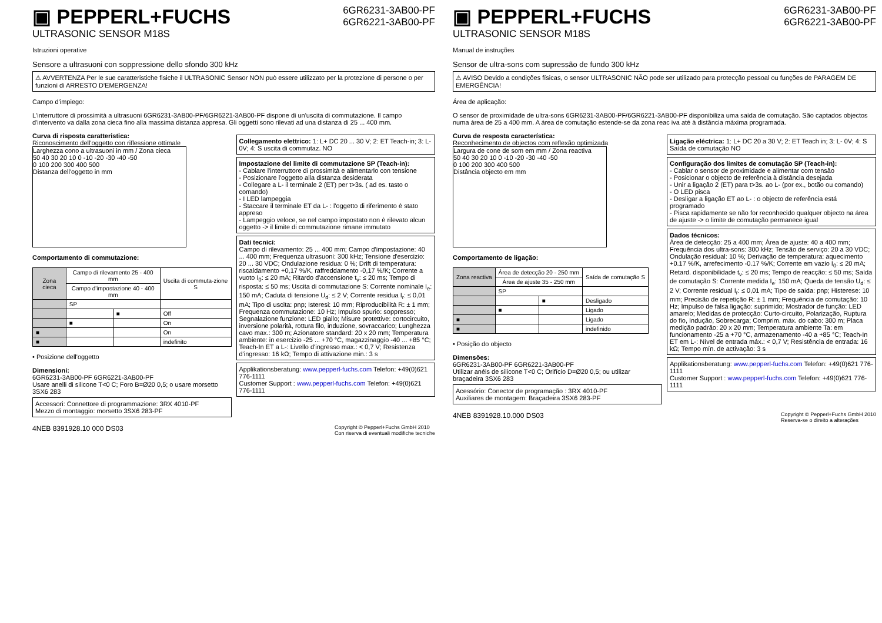▣ PEPPERL+FUCHS
ULTRASONIC SENSOR M18S
Istruzioni operative
6GR6231-3AB00-PF
6GR6221-3AB00-PF
Sensore a ultrasuoni con soppressione dello sfondo 300 kHz
⚠ AVVERTENZA Per le sue caratteristiche fisiche il ULTRASONIC Sensor NON può essere utilizzato per la protezione di persone o per funzioni di ARRESTO D'EMERGENZA!
Campo d'impiego:
L'interruttore di prossimità a ultrasuoni 6GR6231-3AB00-PF/6GR6221-3AB00-PF dispone di un'uscita di commutazione. Il campo d'intervento va dalla zona cieca fino alla massima distanza appresa. Gli oggetti sono rilevati ad una distanza di 25 ... 400 mm.
Curva di risposta caratteristica:
Riconoscimento dell'oggetto con riflessione ottimale
Larghezza cono a ultrasuoni in mm / Zona cieca
50 40 30 20 10 0 -10 -20 -30 -40 -50
0 100 200 300 400 500
Distanza dell'oggetto in mm
Comportamento di commutazione:
| Zona cieca | Campo di rilevamento 25 - 400 mm | | Uscita di commuta-zione S |
| --- | --- | --- | --- |
| | Campo d'impostazione 40 - 400 mm | | |
| | SP | | |
| | | ■ | Off |
| | ■ | | On |
| ■ | | | On |
| ■ | | | indefinito |
• Posizione dell'oggetto
Dimensioni:
6GR6231-3AB00-PF 6GR6221-3AB00-PF
Usare anelli di silicone T<0 C; Foro B=Ø20 0,5; o usare morsetto 3SX6 283
Accessori: Connettore di programmazione: 3RX 4010-PF
Mezzo di montaggio: morsetto 3SX6 283-PF
Collegamento elettrico: 1: L+ DC 20 ... 30 V; 2: ET Teach-in; 3: L- 0V; 4: S uscita di commutaz. NO
Impostazione del limite di commutazione SP (Teach-in):
- Cablare l'interruttore di prossimità e alimentarlo con tensione
- Posizionare l'oggetto alla distanza desiderata
- Collegare a L- il terminale 2 (ET) per t>3s. ( ad es. tasto o comando)
- I LED lampeggia
- Staccare il terminale ET da L- : l'oggetto di riferimento è stato appreso
- Lampeggio veloce, se nel campo impostato non è rilevato alcun oggetto -> il limite di commutazione rimane immutato
Dati tecnici:
Campo di rilevamento: 25 ... 400 mm; Campo d'impostazione: 40 ... 400 mm; Frequenza ultrasuoni: 300 kHz; Tensione d'esercizio: 20 ... 30 VDC; Ondulazione residua: 0 %; Drift di temperatura: riscaldamento +0,17 %/K, raffreddamento -0,17 %/K; Corrente a vuoto I<sub>0</sub>: ≤ 20 mA; Ritardo d'accensione t<sub>v</sub>: ≤ 20 ms; Tempo di risposta: ≤ 50 ms; Uscita di commutazione S: Corrente nominale I<sub>e</sub>: 150 mA; Caduta di tensione U<sub>d</sub>: ≤ 2 V; Corrente residua I<sub>r</sub>: ≤ 0,01 mA; Tipo di uscita: pnp; Isteresi: 10 mm; Riproducibilità R: ± 1 mm; Frequenza commutazione: 10 Hz; Impulso spurio: soppresso; Segnalazione funzione: LED giallo; Misure protettive: cortocircuito, inversione polarità, rottura filo, induzione, sovraccarico; Lunghezza cavo max.: 300 m; Azionatore standard: 20 x 20 mm; Temperatura ambiente: in esercizio -25 ... +70 °C, magazzinaggio -40 ... +85 °C; Teach-In ET a L-: Livello d'ingresso max.: < 0,7 V; Resistenza d'ingresso: 16 kΩ; Tempo di attivazione min.: 3 s
Applikationsberatung: www.pepperl-fuchs.com Telefon: +49(0)621 776-1111
Customer Support : www.pepperl-fuchs.com Telefon: +49(0)621 776-1111
4NEB 8391928.10 000 DS03 Copyright © Pepperl+Fuchs GmbH 2010
Con riserva di eventuali modifiche tecniche
▣ PEPPERL+FUCHS
ULTRASONIC SENSOR M18S
Manual de instruções
6GR6231-3AB00-PF
6GR6221-3AB00-PF
Sensor de ultra-sons com supressão de fundo 300 kHz
⚠ AVISO Devido a condições físicas, o sensor ULTRASONIC NÃO pode ser utilizado para protecção pessoal ou funções de PARAGEM DE EMERGÊNCIA!
Área de aplicação:
O sensor de proximidade de ultra-sons 6GR6231-3AB00-PF/6GR6221-3AB00-PF disponibiliza uma saída de comutação. São captados objectos numa área de 25 a 400 mm. A área de comutação estende-se da zona reac iva até à distância máxima programada.
Curva de resposta característica:
Reconhecimento de objectos com reflexão optimizada
Largura de cone de som em mm / Zona reactiva
50 40 30 20 10 0 -10 -20 -30 -40 -50
0 100 200 300 400 500
Distância objecto em mm
Comportamento de ligação:
| Zona reactiva | Área de detecção 20 - 250 mm | | Saída de comutação S |
| --- | --- | --- | --- |
| | Área de ajuste 35 - 250 mm | | |
| | SP | | |
| | | ■ | Desligado |
| | ■ | | Ligado |
| ■ | | | Ligado |
| ■ | | | indefinido |
• Posição do objecto
Dimensões:
6GR6231-3AB00-PF 6GR6221-3AB00-PF
Utilizar anéis de silicone T<0 C; Orifício D=Ø20 0,5; ou utilizar braçadeira 3SX6 283
Acessório: Conector de programação : 3RX 4010-PF
Auxiliares de montagem: Braçadeira 3SX6 283-PF
Ligação eléctrica: 1: L+ DC 20 a 30 V; 2: ET Teach in; 3: L- 0V; 4: S Saída de comutação NO
Configuração dos limites de comutação SP (Teach-in):
- Cablar o sensor de proximidade e alimentar com tensão
- Posicionar o objecto de referência à distância desejada
- Unir a ligação 2 (ET) para t>3s. ao L- (por ex., botão ou comando)
- O LED pisca
- Desligar a ligação ET ao L- : o objecto de referência está programado
- Pisca rapidamente se não for reconhecido qualquer objecto na área de ajuste -> o limite de comutação permanece igual
Dados técnicos:
Área de detecção: 25 a 400 mm; Área de ajuste: 40 a 400 mm; Frequência dos ultra-sons: 300 kHz; Tensão de serviço: 20 a 30 VDC; Ondulação residual: 10 %; Derivação de temperatura: aquecimento +0.17 %/K, arrefecimento -0.17 %/K; Corrente em vazio I<sub>0</sub>: ≤ 20 mA; Retard. disponibilidade t<sub>v</sub>: ≤ 20 ms; Tempo de reacção: ≤ 50 ms; Saída de comutação S: Corrente medida I<sub>e</sub>: 150 mA; Queda de tensão U<sub>d</sub>: ≤ 2 V; Corrente residual I<sub>r</sub>: ≤ 0,01 mA; Tipo de saída: pnp; Histerese: 10 mm; Precisão de repetição R: ± 1 mm; Frequência de comutação: 10 Hz; Impulso de falsa ligação: suprimido; Mostrador de função: LED amarelo; Medidas de protecção: Curto-circuito, Polarização, Ruptura do fio, Indução, Sobrecarga; Comprim. máx. do cabo: 300 m; Placa medição padrão: 20 x 20 mm; Temperatura ambiente Ta: em funcionamento -25 a +70 °C, armazenamento -40 a +85 °C; Teach-In ET em L-: Nível de entrada máx.: < 0,7 V; Resistência de entrada: 16 kΩ; Tempo mín. de activação: 3 s
Applikationsberatung: www.pepperl-fuchs.com Telefon: +49(0)621 776-1111
Customer Support : www.pepperl-fuchs.com Telefon: +49(0)621 776-1111
4NEB 8391928.10.000 DS03 Copyright © Pepperl+Fuchs GmbH 2010
Reserva-se o direito a alterações